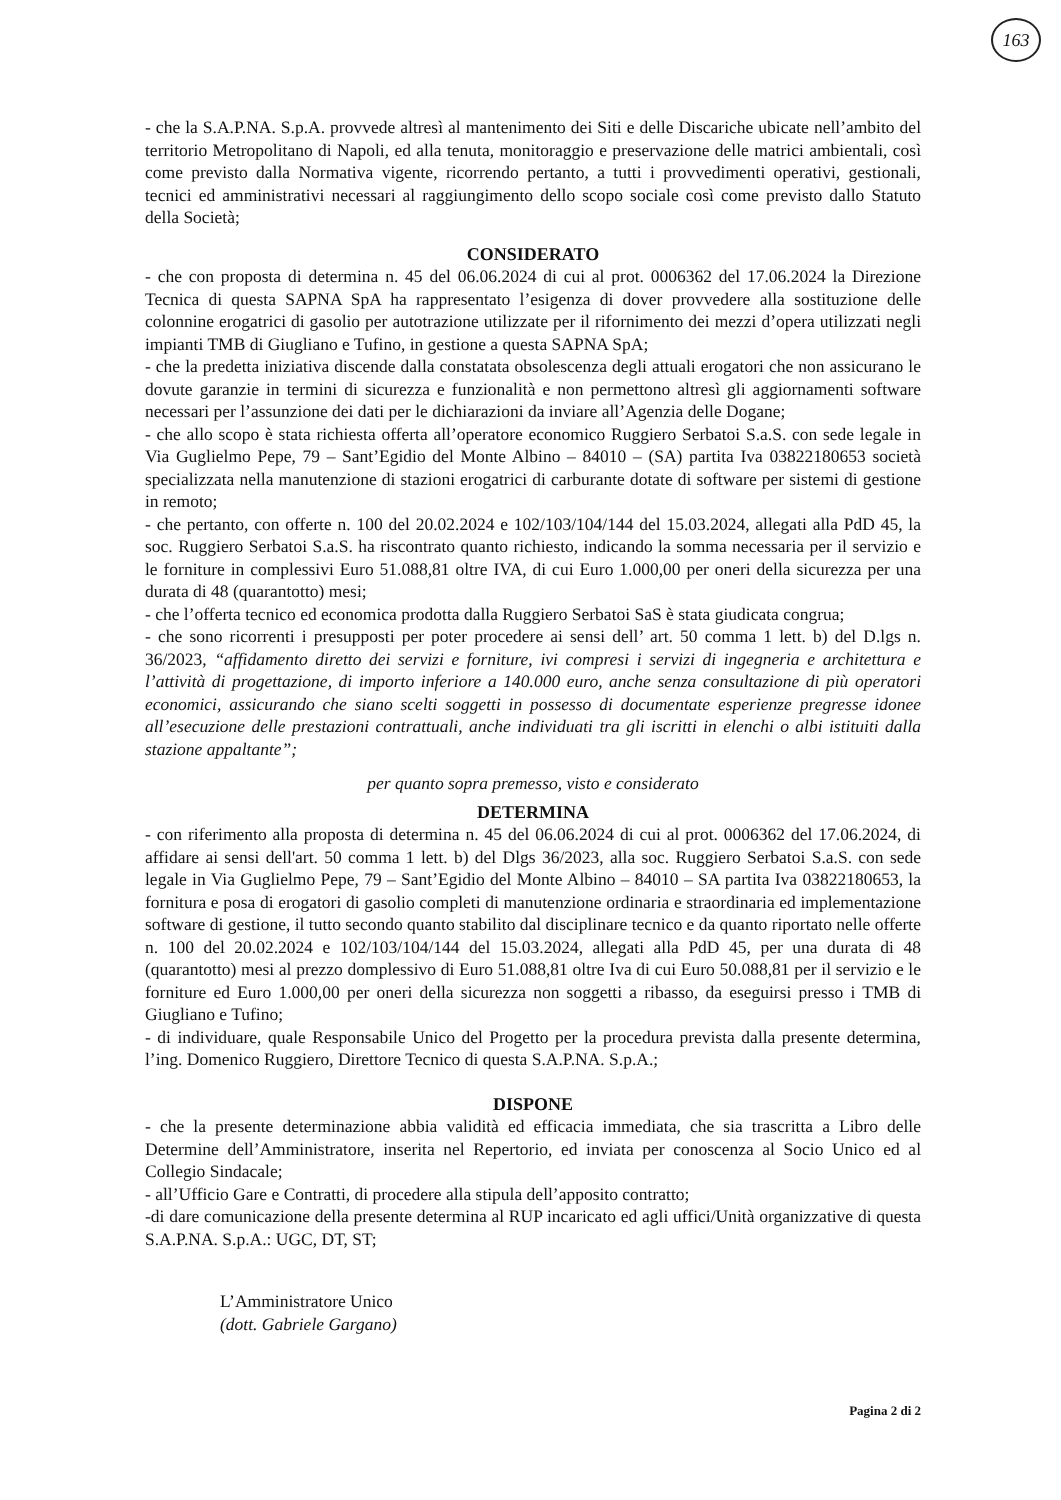163
- che la S.A.P.NA. S.p.A. provvede altresì al mantenimento dei Siti e delle Discariche ubicate nell’ambito del territorio Metropolitano di Napoli, ed alla tenuta, monitoraggio e preservazione delle matrici ambientali, così come previsto dalla Normativa vigente, ricorrendo pertanto, a tutti i provvedimenti operativi, gestionali, tecnici ed amministrativi necessari al raggiungimento dello scopo sociale così come previsto dallo Statuto della Società;
CONSIDERATO
- che con proposta di determina n. 45 del 06.06.2024 di cui al prot. 0006362 del 17.06.2024 la Direzione Tecnica di questa SAPNA SpA ha rappresentato l’esigenza di dover provvedere alla sostituzione delle colonnine erogatrici di gasolio per autotrazione utilizzate per il rifornimento dei mezzi d’opera utilizzati negli impianti TMB di Giugliano e Tufino, in gestione a questa SAPNA SpA;
- che la predetta iniziativa discende dalla constatata obsolescenza degli attuali erogatori che non assicurano le dovute garanzie in termini di sicurezza e funzionalità e non permettono altresì gli aggiornamenti software necessari per l’assunzione dei dati per le dichiarazioni da inviare all’Agenzia delle Dogane;
- che allo scopo è stata richiesta offerta all’operatore economico Ruggiero Serbatoi S.a.S. con sede legale in Via Guglielmo Pepe, 79 – Sant’Egidio del Monte Albino – 84010 – (SA) partita Iva 03822180653 società specializzata nella manutenzione di stazioni erogatrici di carburante dotate di software per sistemi di gestione in remoto;
- che pertanto, con offerte n. 100 del 20.02.2024 e 102/103/104/144 del 15.03.2024, allegati alla PdD 45, la soc. Ruggiero Serbatoi S.a.S. ha riscontrato quanto richiesto, indicando la somma necessaria per il servizio e le forniture in complessivi Euro 51.088,81 oltre IVA, di cui Euro 1.000,00 per oneri della sicurezza per una durata di 48 (quarantotto) mesi;
- che l’offerta tecnico ed economica prodotta dalla Ruggiero Serbatoi SaS è stata giudicata congrua;
- che sono ricorrenti i presupposti per poter procedere ai sensi dell’ art. 50 comma 1 lett. b) del D.lgs n. 36/2023, “affidamento diretto dei servizi e forniture, ivi compresi i servizi di ingegneria e architettura e l’attività di progettazione, di importo inferiore a 140.000 euro, anche senza consultazione di più operatori economici, assicurando che siano scelti soggetti in possesso di documentate esperienze pregresse idonee all’esecuzione delle prestazioni contrattuali, anche individuati tra gli iscritti in elenchi o albi istituiti dalla stazione appaltante”;
per quanto sopra premesso, visto e considerato
DETERMINA
- con riferimento alla proposta di determina n. 45 del 06.06.2024 di cui al prot. 0006362 del 17.06.2024, di affidare ai sensi dell'art. 50 comma 1 lett. b) del Dlgs 36/2023, alla soc. Ruggiero Serbatoi S.a.S. con sede legale in Via Guglielmo Pepe, 79 – Sant’Egidio del Monte Albino – 84010 – SA partita Iva 03822180653, la fornitura e posa di erogatori di gasolio completi di manutenzione ordinaria e straordinaria ed implementazione software di gestione, il tutto secondo quanto stabilito dal disciplinare tecnico e da quanto riportato nelle offerte n. 100 del 20.02.2024 e 102/103/104/144 del 15.03.2024, allegati alla PdD 45, per una durata di 48 (quarantotto) mesi al prezzo domplessivo di Euro 51.088,81 oltre Iva di cui Euro 50.088,81 per il servizio e le forniture ed Euro 1.000,00 per oneri della sicurezza non soggetti a ribasso, da eseguirsi presso i TMB di Giugliano e Tufino;
- di individuare, quale Responsabile Unico del Progetto per la procedura prevista dalla presente determina, l’ing. Domenico Ruggiero, Direttore Tecnico di questa S.A.P.NA. S.p.A.;
DISPONE
- che la presente determinazione abbia validità ed efficacia immediata, che sia trascritta a Libro delle Determine dell’Amministratore, inserita nel Repertorio, ed inviata per conoscenza al Socio Unico ed al Collegio Sindacale;
- all’Ufficio Gare e Contratti, di procedere alla stipula dell’apposito contratto;
-di dare comunicazione della presente determina al RUP incaricato ed agli uffici/Unità organizzative di questa S.A.P.NA. S.p.A.: UGC, DT, ST;
L’Amministratore Unico
(dott. Gabriele Gargano)
Pagina 2 di 2